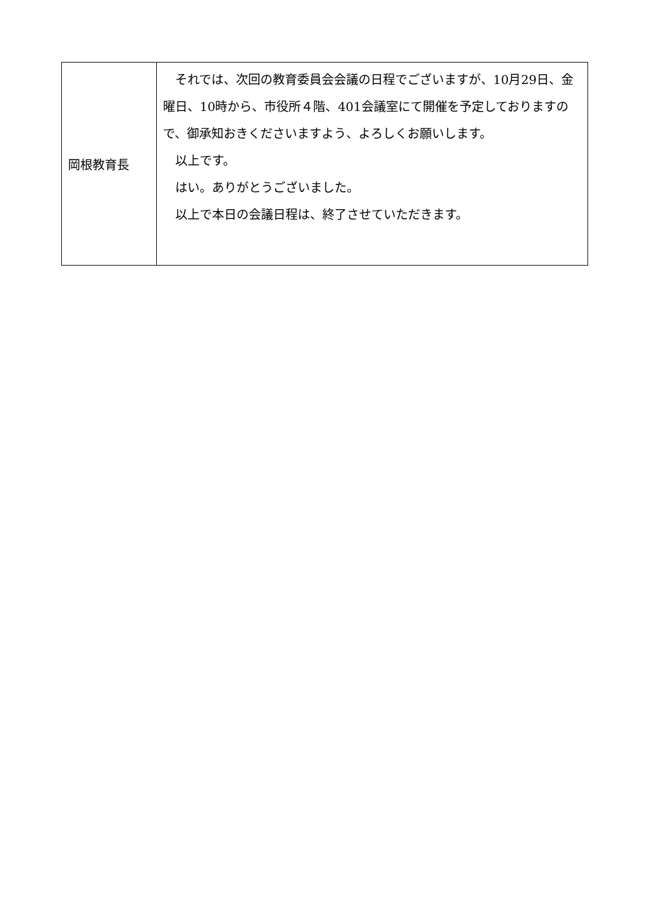| 岡根教育長 | それでは、次回の教育委員会会議の日程でございますが、10月29日、金曜日、10時から、市役所４階、401会議室にて開催を予定しておりますので、御承知おきくださいますよう、よろしくお願いします。 以上です。 はい。ありがとうございました。 以上で本日の会議日程は、終了させていただきます。 |